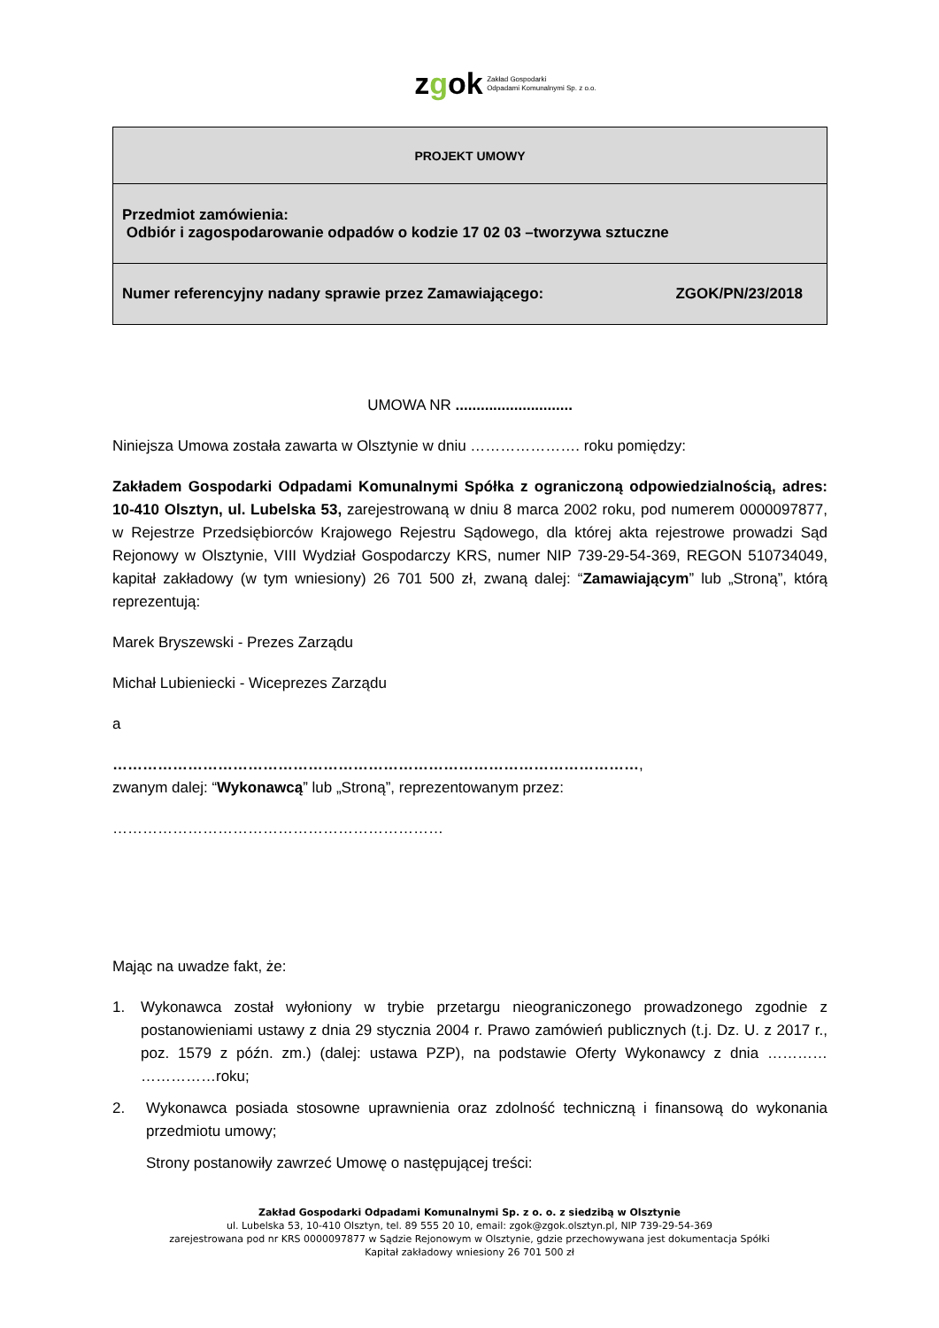zgok Zakład Gospodarki
Odpadami Komunalnymi Sp. z o.o.
| PROJEKT UMOWY |
| Przedmiot zamówienia: Odbiór i zagospodarowanie odpadów o kodzie 17 02 03 –tworzywa sztuczne |
| Numer referencyjny nadany sprawie przez Zamawiającego: ZGOK/PN/23/2018 |
UMOWA NR ............................
Niniejsza Umowa została zawarta w Olsztynie w dniu …………………. roku pomiędzy:
Zakładem Gospodarki Odpadami Komunalnymi Spółka z ograniczoną odpowiedzialnością, adres: 10-410 Olsztyn, ul. Lubelska 53, zarejestrowaną w dniu 8 marca 2002 roku, pod numerem 0000097877, w Rejestrze Przedsiębiorców Krajowego Rejestru Sądowego, dla której akta rejestrowe prowadzi Sąd Rejonowy w Olsztynie, VIII Wydział Gospodarczy KRS, numer NIP 739-29-54-369, REGON 510734049, kapitał zakładowy (w tym wniesiony) 26 701 500 zł, zwaną dalej: “Zamawiającym” lub „Stroną”, którą reprezentują:
Marek Bryszewski - Prezes Zarządu
Michał Lubieniecki - Wiceprezes Zarządu
a
……………………………………………………………………………………………,
zwanym dalej: “Wykonawcą” lub „Stroną”, reprezentowanym przez:
…………………………………………………………
Mając na uwadze fakt, że:
1. Wykonawca został wyłoniony w trybie przetargu nieograniczonego prowadzonego zgodnie z postanowieniami ustawy z dnia 29 stycznia 2004 r. Prawo zamówień publicznych (t.j. Dz. U. z 2017 r., poz. 1579 z późn. zm.) (dalej: ustawa PZP), na podstawie Oferty Wykonawcy z dnia ………… ……………roku;
2. Wykonawca posiada stosowne uprawnienia oraz zdolność techniczną i finansową do wykonania przedmiotu umowy;
Strony postanowiły zawrzeć Umowę o następującej treści:
Zakład Gospodarki Odpadami Komunalnymi Sp. z o. o. z siedzibą w Olsztynie
ul. Lubelska 53, 10-410 Olsztyn, tel. 89 555 20 10, email: zgok@zgok.olsztyn.pl, NIP 739-29-54-369
zarejestrowana pod nr KRS 0000097877 w Sądzie Rejonowym w Olsztynie, gdzie przechowywana jest dokumentacja Spółki
Kapitał zakładowy wniesiony 26 701 500 zł